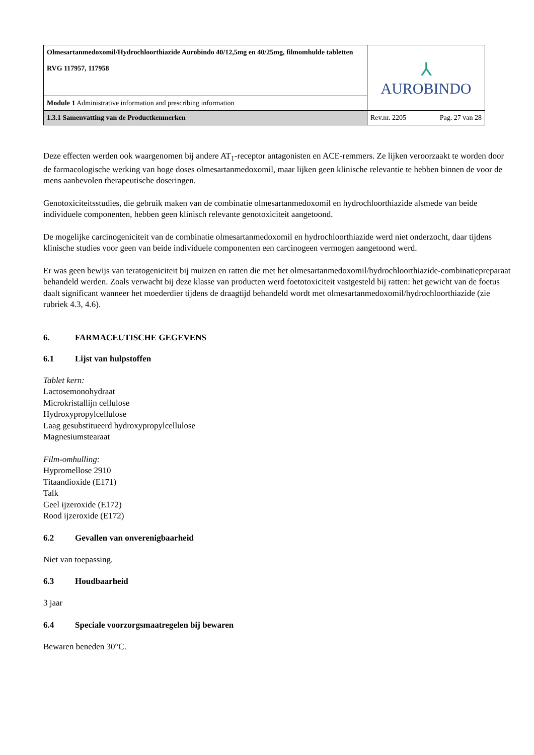| Olmesartanmedoxomil/Hydrochloorthiazide Aurobindo 40/12,5mg en 40/25mg, filmomhulde tabletten RVG 117957, 117958 | ⅄ AUROBINDO | |
| Module 1 Administrative information and prescribing information | | |
| 1.3.1 Samenvatting van de Productkenmerken | Rev.nr. 2205 | Pag. 27 van 28 |
Deze effecten werden ook waargenomen bij andere AT<sub>1</sub>-receptor antagonisten en ACE-remmers. Ze lijken veroorzaakt te worden door de farmacologische werking van hoge doses olmesartanmedoxomil, maar lijken geen klinische relevantie te hebben binnen de voor de mens aanbevolen therapeutische doseringen.
Genotoxiciteitsstudies, die gebruik maken van de combinatie olmesartanmedoxomil en hydrochloorthiazide alsmede van beide individuele componenten, hebben geen klinisch relevante genotoxiciteit aangetoond.
De mogelijke carcinogeniciteit van de combinatie olmesartanmedoxomil en hydrochloorthiazide werd niet onderzocht, daar tijdens klinische studies voor geen van beide individuele componenten een carcinogeen vermogen aangetoond werd.
Er was geen bewijs van teratogeniciteit bij muizen en ratten die met het olmesartanmedoxomil/hydrochloorthiazide-combinatiepreparaat behandeld werden. Zoals verwacht bij deze klasse van producten werd foetotoxiciteit vastgesteld bij ratten: het gewicht van de foetus daalt significant wanneer het moederdier tijdens de draagtijd behandeld wordt met olmesartanmedoxomil/hydrochloorthiazide (zie rubriek 4.3, 4.6).
6. FARMACEUTISCHE GEGEVENS
6.1 Lijst van hulpstoffen
Tablet kern:
Lactosemonohydraat
Microkristallijn cellulose
Hydroxypropylcellulose
Laag gesubstitueerd hydroxypropylcellulose
Magnesiumstearaat
Film-omhulling:
Hypromellose 2910
Titaandioxide (E171)
Talk
Geel ijzeroxide (E172)
Rood ijzeroxide (E172)
6.2 Gevallen van onverenigbaarheid
Niet van toepassing.
6.3 Houdbaarheid
3 jaar
6.4 Speciale voorzorgsmaatregelen bij bewaren
Bewaren beneden 30°C.